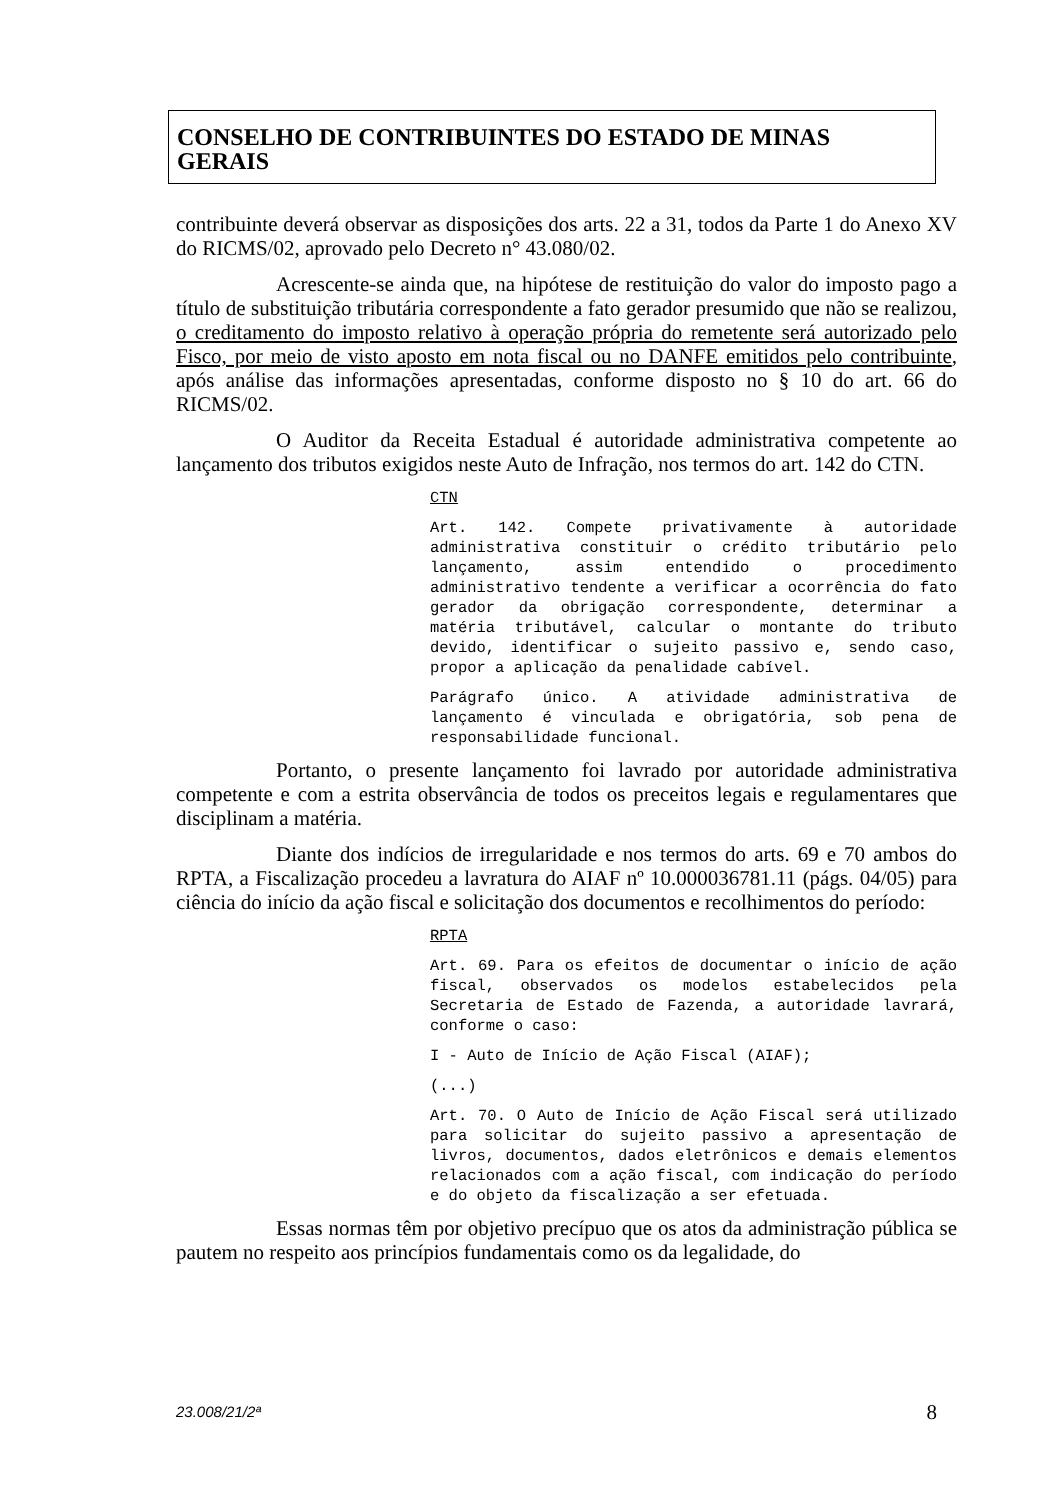CONSELHO DE CONTRIBUINTES DO ESTADO DE MINAS GERAIS
contribuinte deverá observar as disposições dos arts. 22 a 31, todos da Parte 1 do Anexo XV do RICMS/02, aprovado pelo Decreto n° 43.080/02.
Acrescente-se ainda que, na hipótese de restituição do valor do imposto pago a título de substituição tributária correspondente a fato gerador presumido que não se realizou, o creditamento do imposto relativo à operação própria do remetente será autorizado pelo Fisco, por meio de visto aposto em nota fiscal ou no DANFE emitidos pelo contribuinte, após análise das informações apresentadas, conforme disposto no § 10 do art. 66 do RICMS/02.
O Auditor da Receita Estadual é autoridade administrativa competente ao lançamento dos tributos exigidos neste Auto de Infração, nos termos do art. 142 do CTN.
CTN
Art. 142. Compete privativamente à autoridade administrativa constituir o crédito tributário pelo lançamento, assim entendido o procedimento administrativo tendente a verificar a ocorrência do fato gerador da obrigação correspondente, determinar a matéria tributável, calcular o montante do tributo devido, identificar o sujeito passivo e, sendo caso, propor a aplicação da penalidade cabível.
Parágrafo único. A atividade administrativa de lançamento é vinculada e obrigatória, sob pena de responsabilidade funcional.
Portanto, o presente lançamento foi lavrado por autoridade administrativa competente e com a estrita observância de todos os preceitos legais e regulamentares que disciplinam a matéria.
Diante dos indícios de irregularidade e nos termos do arts. 69 e 70 ambos do RPTA, a Fiscalização procedeu a lavratura do AIAF nº 10.000036781.11 (págs. 04/05) para ciência do início da ação fiscal e solicitação dos documentos e recolhimentos do período:
RPTA
Art. 69. Para os efeitos de documentar o início de ação fiscal, observados os modelos estabelecidos pela Secretaria de Estado de Fazenda, a autoridade lavrará, conforme o caso:
I - Auto de Início de Ação Fiscal (AIAF);
(...)
Art. 70. O Auto de Início de Ação Fiscal será utilizado para solicitar do sujeito passivo a apresentação de livros, documentos, dados eletrônicos e demais elementos relacionados com a ação fiscal, com indicação do período e do objeto da fiscalização a ser efetuada.
Essas normas têm por objetivo precípuo que os atos da administração pública se pautem no respeito aos princípios fundamentais como os da legalidade, do
23.008/21/2ª 8